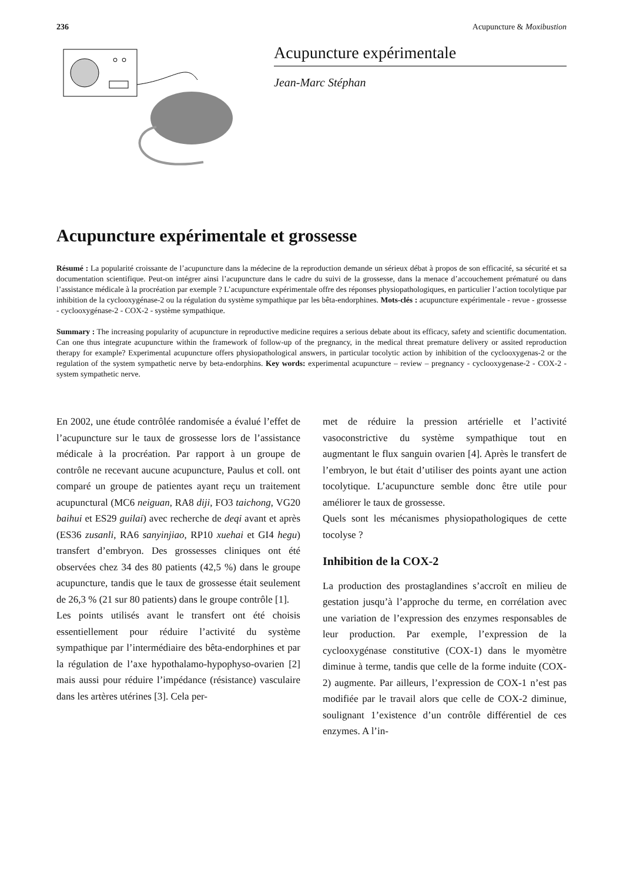236 Acupuncture & Moxibustion
Acupuncture expérimentale
Jean-Marc Stéphan
Acupuncture expérimentale et grossesse
Résumé : La popularité croissante de l’acupuncture dans la médecine de la reproduction demande un sérieux débat à propos de son efficacité, sa sécurité et sa documentation scientifique. Peut-on intégrer ainsi l’acupuncture dans le cadre du suivi de la grossesse, dans la menace d’accouchement prématuré ou dans l’assistance médicale à la procréation par exemple ? L’acupuncture expérimentale offre des réponses physiopathologiques, en particulier l’action tocolytique par inhibition de la cyclooxygénase-2 ou la régulation du système sympathique par les bêta-endorphines. Mots-clés : acupuncture expérimentale - revue - grossesse - cyclooxygénase-2 - COX-2 - système sympathique.
Summary : The increasing popularity of acupuncture in reproductive medicine requires a serious debate about its efficacy, safety and scientific documentation. Can one thus integrate acupuncture within the framework of follow-up of the pregnancy, in the medical threat premature delivery or assited reproduction therapy for example? Experimental acupuncture offers physiopathological answers, in particular tocolytic action by inhibition of the cyclooxygenas-2 or the regulation of the system sympathetic nerve by beta-endorphins. Key words: experimental acupuncture – review – pregnancy - cyclooxygenase-2 - COX-2 - system sympathetic nerve.
En 2002, une étude contrôlée randomisée a évalué l’effet de l’acupuncture sur le taux de grossesse lors de l’assistance médicale à la procréation. Par rapport à un groupe de contrôle ne recevant aucune acupuncture, Paulus et coll. ont comparé un groupe de patientes ayant reçu un traitement acupunctural (MC6 neiguan, RA8 diji, FO3 taichong, VG20 baihui et ES29 guilai) avec recherche de deqi avant et après (ES36 zusanli, RA6 sanyinjiao, RP10 xuehai et GI4 hegu) transfert d’embryon. Des grossesses cliniques ont été observées chez 34 des 80 patients (42,5 %) dans le groupe acupuncture, tandis que le taux de grossesse était seulement de 26,3 % (21 sur 80 patients) dans le groupe contrôle [1].
Les points utilisés avant le transfert ont été choisis essentiellement pour réduire l’activité du système sympathique par l’intermédiaire des bêta-endorphines et par la régulation de l’axe hypothalamo-hypophyso-ovarien [2] mais aussi pour réduire l’impédance (résistance) vasculaire dans les artères utérines [3]. Cela per-
met de réduire la pression artérielle et l’activité vasoconstrictive du système sympathique tout en augmentant le flux sanguin ovarien [4]. Après le transfert de l’embryon, le but était d’utiliser des points ayant une action tocolytique. L’acupuncture semble donc être utile pour améliorer le taux de grossesse.
Quels sont les mécanismes physiopathologiques de cette tocolyse ?
Inhibition de la COX-2
La production des prostaglandines s’accroît en milieu de gestation jusqu’à l’approche du terme, en corrélation avec une variation de l’expression des enzymes responsables de leur production. Par exemple, l’expression de la cyclooxygénase constitutive (COX-1) dans le myomètre diminue à terme, tandis que celle de la forme induite (COX-2) augmente. Par ailleurs, l’expression de COX-1 n’est pas modifiée par le travail alors que celle de COX-2 diminue, soulignant 1’existence d’un contrôle différentiel de ces enzymes. A l’in-